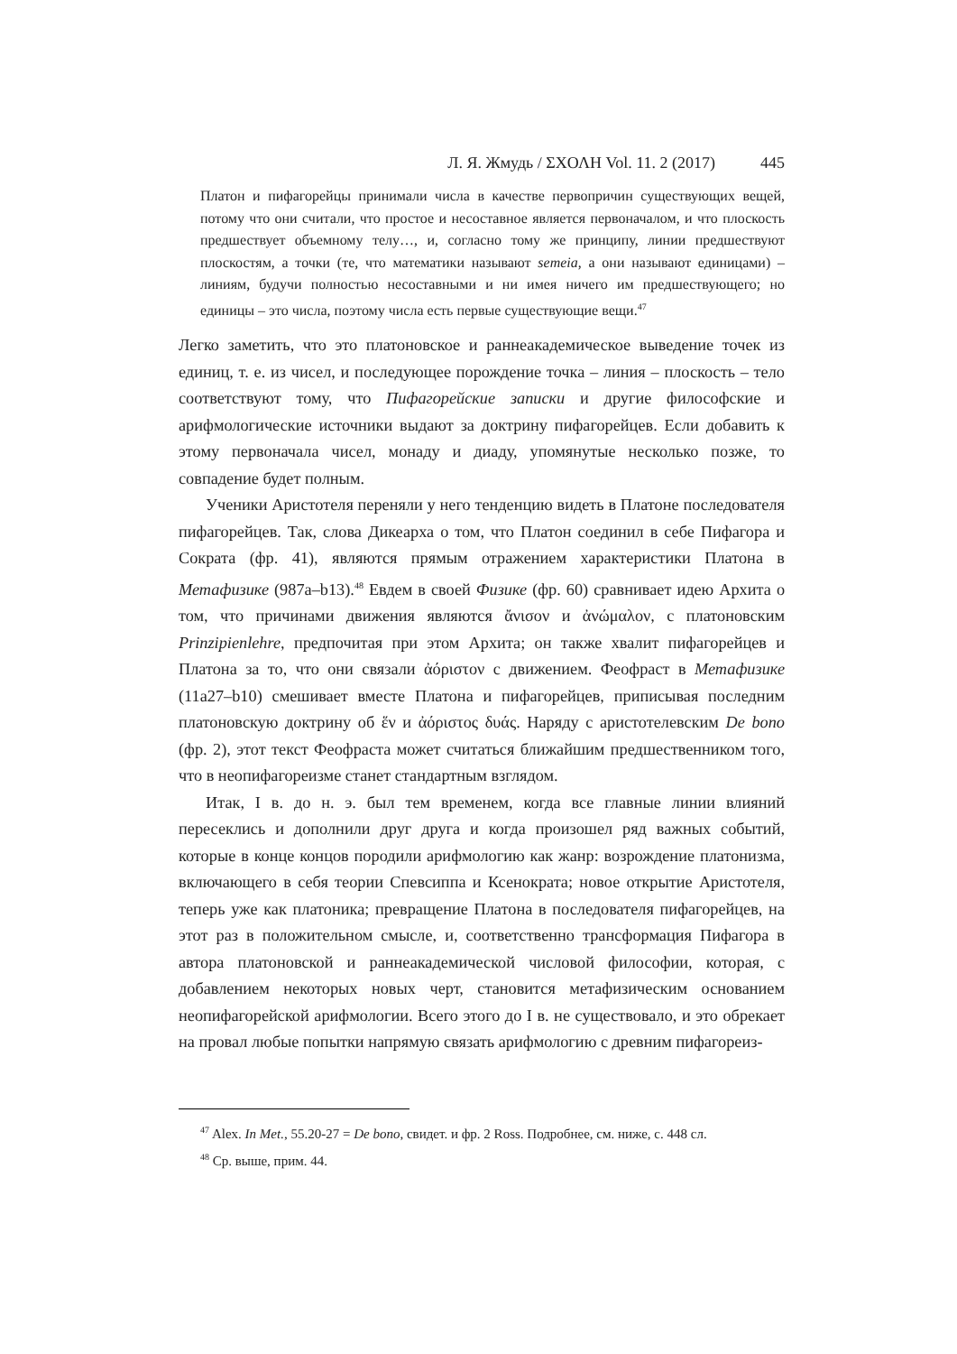Л. Я. Жмудь / ΣΧΟΛΗ Vol. 11. 2 (2017) 445
Платон и пифагорейцы принимали числа в качестве первопричин существующих вещей, потому что они считали, что простое и несоставное является первоначалом, и что плоскость предшествует объемному телу…, и, согласно тому же принципу, линии предшествуют плоскостям, а точки (те, что математики называют semeia, а они называют единицами) – линиям, будучи полностью несоставными и ни имея ничего им предшествующего; но единицы – это числа, поэтому числа есть первые существующие вещи.<sup>47</sup>
Легко заметить, что это платоновское и раннеакадемическое выведение точек из единиц, т. е. из чисел, и последующее порождение точка – линия – плоскость – тело соответствуют тому, что Пифагорейские записки и другие философские и арифмологические источники выдают за доктрину пифагорейцев. Если добавить к этому первоначала чисел, монаду и диаду, упомянутые несколько позже, то совпадение будет полным.
Ученики Аристотеля переняли у него тенденцию видеть в Платоне последователя пифагорейцев. Так, слова Дикеарха о том, что Платон соединил в себе Пифагора и Сократа (фр. 41), являются прямым отражением характеристики Платона в Метафизике (987a–b13).<sup>48</sup> Евдем в своей Физике (фр. 60) сравнивает идею Архита о том, что причинами движения являются ἄνισον и ἀνώμαλον, с платоновским Prinzipienlehre, предпочитая при этом Архита; он также хвалит пифагорейцев и Платона за то, что они связали ἀόριστον с движением. Феофраст в Метафизике (11a27–b10) смешивает вместе Платона и пифагорейцев, приписывая последним платоновскую доктрину об ἕν и ἀόριστος δυάς. Наряду с аристотелевским De bono (фр. 2), этот текст Феофраста может считаться ближайшим предшественником того, что в неопифагореизме станет стандартным взглядом.
Итак, I в. до н. э. был тем временем, когда все главные линии влияний пересеклись и дополнили друг друга и когда произошел ряд важных событий, которые в конце концов породили арифмологию как жанр: возрождение платонизма, включающего в себя теории Спевсиппа и Ксенократа; новое открытие Аристотеля, теперь уже как платоника; превращение Платона в последователя пифагорейцев, на этот раз в положительном смысле, и, соответственно трансформация Пифагора в автора платоновской и раннеакадемической числовой философии, которая, с добавлением некоторых новых черт, становится метафизическим основанием неопифагорейской арифмологии. Всего этого до I в. не существовало, и это обрекает на провал любые попытки напрямую связать арифмологию с древним пифагореиз-
<sup>47</sup> Alex. In Met., 55.20-27 = De bono, свидет. и фр. 2 Ross. Подробнее, см. ниже, с. 448 сл.
<sup>48</sup> Ср. выше, прим. 44.